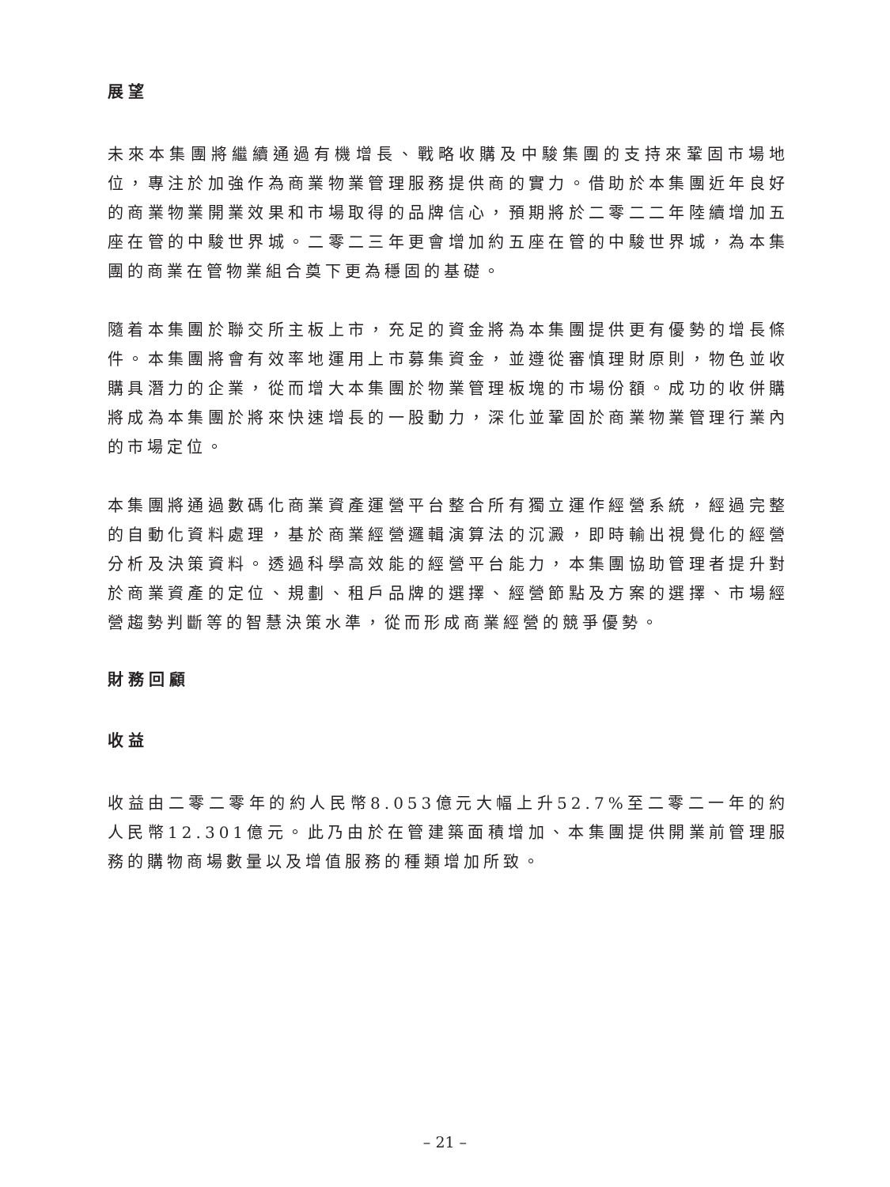展望
未來本集團將繼續通過有機增長、戰略收購及中駿集團的支持來鞏固市場地位，專注於加強作為商業物業管理服務提供商的實力。借助於本集團近年良好的商業物業開業效果和市場取得的品牌信心，預期將於二零二二年陸續增加五座在管的中駿世界城。二零二三年更會增加約五座在管的中駿世界城，為本集團的商業在管物業組合奠下更為穩固的基礎。
隨着本集團於聯交所主板上市，充足的資金將為本集團提供更有優勢的增長條件。本集團將會有效率地運用上市募集資金，並遵從審慎理財原則，物色並收購具潛力的企業，從而增大本集團於物業管理板塊的市場份額。成功的收併購將成為本集團於將來快速增長的一股動力，深化並鞏固於商業物業管理行業內的市場定位。
本集團將通過數碼化商業資產運營平台整合所有獨立運作經營系統，經過完整的自動化資料處理，基於商業經營邏輯演算法的沉澱，即時輸出視覺化的經營分析及決策資料。透過科學高效能的經營平台能力，本集團協助管理者提升對於商業資產的定位、規劃、租戶品牌的選擇、經營節點及方案的選擇、市場經營趨勢判斷等的智慧決策水準，從而形成商業經營的競爭優勢。
財務回顧
收益
收益由二零二零年的約人民幣8.053億元大幅上升52.7%至二零二一年的約人民幣12.301億元。此乃由於在管建築面積增加、本集團提供開業前管理服務的購物商場數量以及增值服務的種類增加所致。
– 21 –